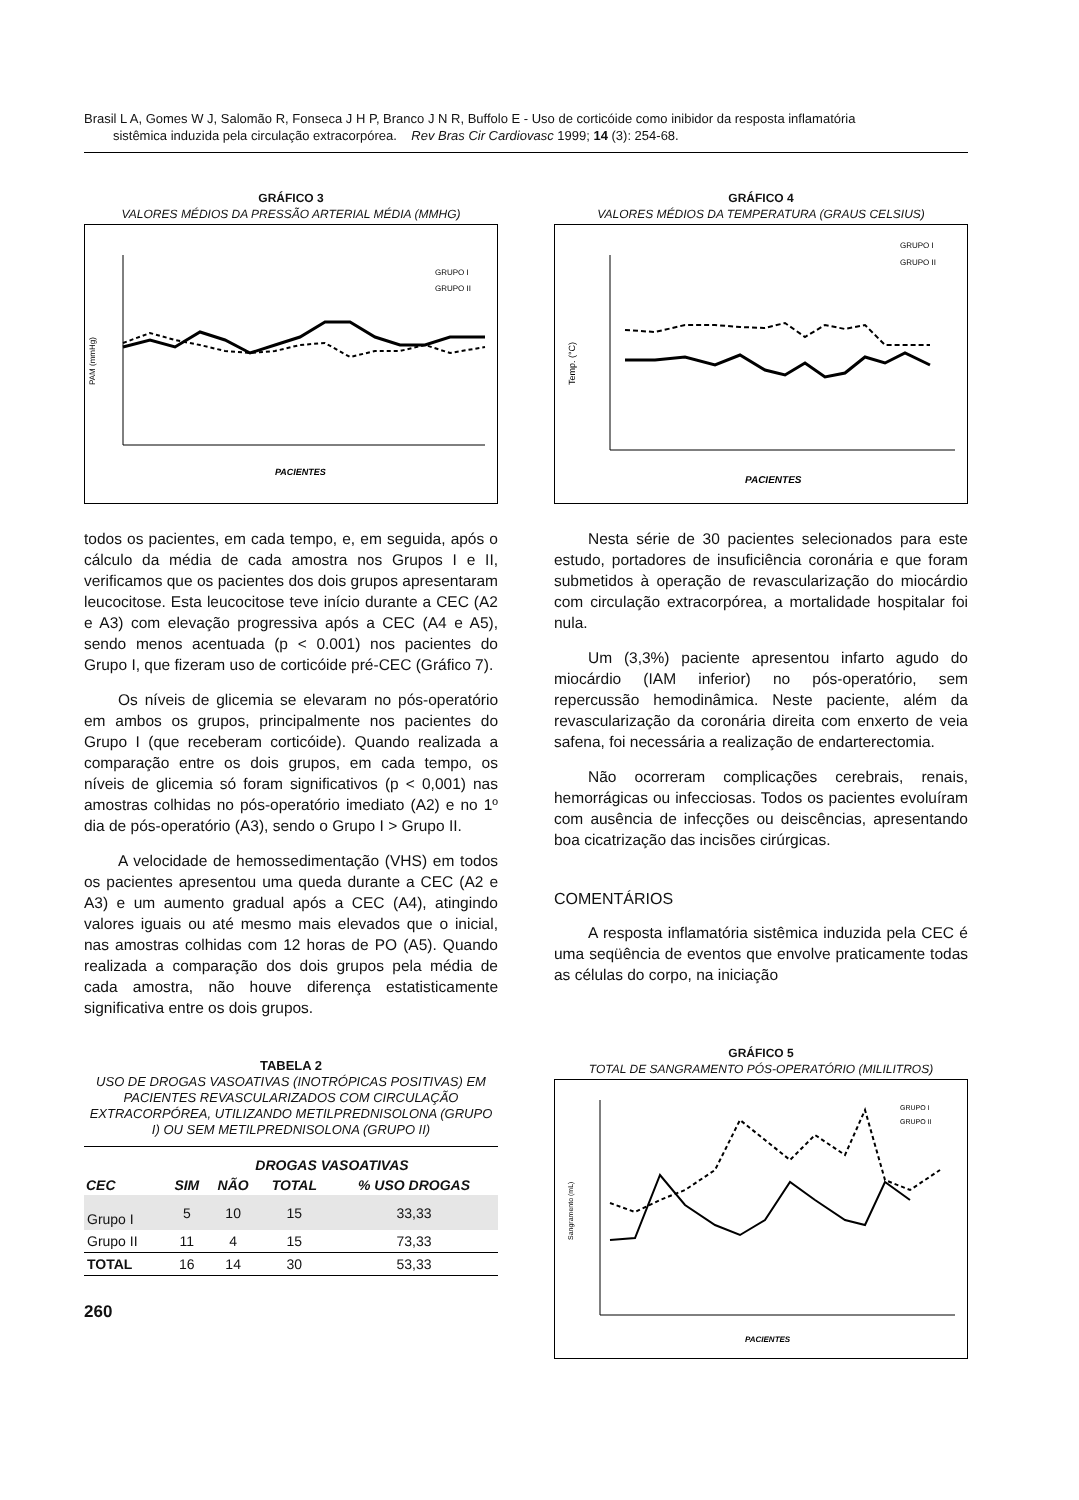Brasil L A, Gomes W J, Salomão R, Fonseca J H P, Branco J N R, Buffolo E - Uso de corticóide como inibidor da resposta inflamatória
sistêmica induzida pela circulação extracorpórea. Rev Bras Cir Cardiovasc 1999; 14 (3): 254-68.
GRÁFICO 3
VALORES MÉDIOS DA PRESSÃO ARTERIAL MÉDIA (MMHG)
PAM (mmHg)
GRUPO I
GRUPO II
PACIENTES
todos os pacientes, em cada tempo, e, em seguida, após o cálculo da média de cada amostra nos Grupos I e II, verificamos que os pacientes dos dois grupos apresentaram leucocitose. Esta leucocitose teve início durante a CEC (A2 e A3) com elevação progressiva após a CEC (A4 e A5), sendo menos acentuada (p < 0.001) nos pacientes do Grupo I, que fizeram uso de corticóide pré-CEC (Gráfico 7).
Os níveis de glicemia se elevaram no pós-operatório em ambos os grupos, principalmente nos pacientes do Grupo I (que receberam corticóide). Quando realizada a comparação entre os dois grupos, em cada tempo, os níveis de glicemia só foram significativos (p < 0,001) nas amostras colhidas no pós-operatório imediato (A2) e no 1º dia de pós-operatório (A3), sendo o Grupo I > Grupo II.
A velocidade de hemossedimentação (VHS) em todos os pacientes apresentou uma queda durante a CEC (A2 e A3) e um aumento gradual após a CEC (A4), atingindo valores iguais ou até mesmo mais elevados que o inicial, nas amostras colhidas com 12 horas de PO (A5). Quando realizada a comparação dos dois grupos pela média de cada amostra, não houve diferença estatisticamente significativa entre os dois grupos.
TABELA 2
USO DE DROGAS VASOATIVAS (INOTRÓPICAS POSITIVAS) EM PACIENTES REVASCULARIZADOS COM CIRCULAÇÃO EXTRACORPÓREA, UTILIZANDO METILPREDNISOLONA (GRUPO I) OU SEM METILPREDNISOLONA (GRUPO II)
| | DROGAS VASOATIVAS | | | |
| --- | --- | --- | --- | --- |
| CEC | SIM | NÃO | TOTAL | % USO DROGAS |
| Grupo I | 5 | 10 | 15 | 33,33 |
| Grupo II | 11 | 4 | 15 | 73,33 |
| TOTAL | 16 | 14 | 30 | 53,33 |
260
GRÁFICO 4
VALORES MÉDIOS DA TEMPERATURA (GRAUS CELSIUS)
Temp. (°C)
GRUPO I
GRUPO II
PACIENTES
Nesta série de 30 pacientes selecionados para este estudo, portadores de insuficiência coronária e que foram submetidos à operação de revascularização do miocárdio com circulação extracorpórea, a mortalidade hospitalar foi nula.
Um (3,3%) paciente apresentou infarto agudo do miocárdio (IAM inferior) no pós-operatório, sem repercussão hemodinâmica. Neste paciente, além da revascularização da coronária direita com enxerto de veia safena, foi necessária a realização de endarterectomia.
Não ocorreram complicações cerebrais, renais, hemorrágicas ou infecciosas. Todos os pacientes evoluíram com ausência de infecções ou deiscências, apresentando boa cicatrização das incisões cirúrgicas.
COMENTÁRIOS
A resposta inflamatória sistêmica induzida pela CEC é uma seqüência de eventos que envolve praticamente todas as células do corpo, na iniciação
GRÁFICO 5
TOTAL DE SANGRAMENTO PÓS-OPERATÓRIO (MILILITROS)
Sangramento (mL)
GRUPO I
GRUPO II
PACIENTES